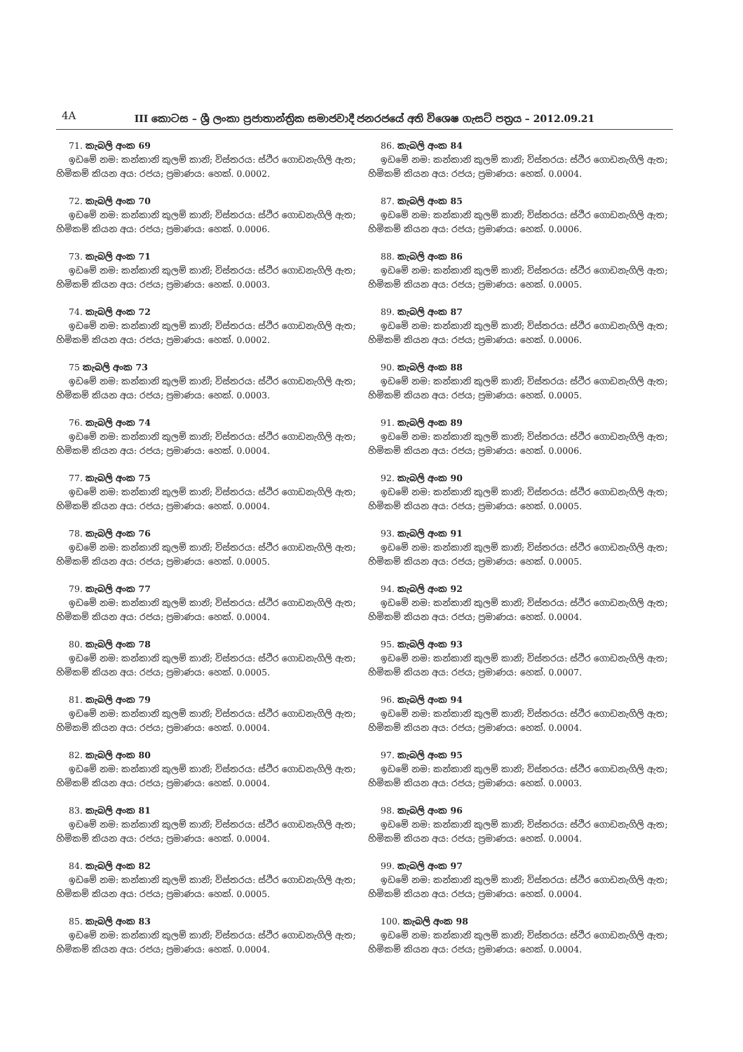4A
III කොටස – ශ්‍රී ලංකා ප්‍රජාතාන්ත්‍රික සමාජවාදී ජනරජයේ අති විශෙෂ ගැසට් පත්‍රය – 2012.09.21
71. කැබලි අංක 69
ඉඩමේ නම: කන්කානි කුලම් කානි; විස්තරය: ස්ථිර ගොඩනැගිලි ඇත;
හිමිකම් කියන අය: රජය; ප්‍රමාණය: හෙක්. 0.0002.
72. කැබලි අංක 70
ඉඩමේ නම: කන්කානි කුලම් කානි; විස්තරය: ස්ථිර ගොඩනැගිලි ඇත;
හිමිකම් කියන අය: රජය; ප්‍රමාණය: හෙක්. 0.0006.
73. කැබලි අංක 71
ඉඩමේ නම: කන්කානි කුලම් කානි; විස්තරය: ස්ථිර ගොඩනැගිලි ඇත;
හිමිකම් කියන අය: රජය; ප්‍රමාණය: හෙක්. 0.0003.
74. කැබලි අංක 72
ඉඩමේ නම: කන්කානි කුලම් කානි; විස්තරය: ස්ථිර ගොඩනැගිලි ඇත;
හිමිකම් කියන අය: රජය; ප්‍රමාණය: හෙක්. 0.0002.
75 කැබලි අංක 73
ඉඩමේ නම: කන්කානි කුලම් කානි; විස්තරය: ස්ථිර ගොඩනැගිලි ඇත;
හිමිකම් කියන අය: රජය; ප්‍රමාණය: හෙක්. 0.0003.
76. කැබලි අංක 74
ඉඩමේ නම: කන්කානි කුලම් කානි; විස්තරය: ස්ථිර ගොඩනැගිලි ඇත;
හිමිකම් කියන අය: රජය; ප්‍රමාණය: හෙක්. 0.0004.
77. කැබලි අංක 75
ඉඩමේ නම: කන්කානි කුලම් කානි; විස්තරය: ස්ථිර ගොඩනැගිලි ඇත;
හිමිකම් කියන අය: රජය; ප්‍රමාණය: හෙක්. 0.0004.
78. කැබලි අංක 76
ඉඩමේ නම: කන්කානි කුලම් කානි; විස්තරය: ස්ථිර ගොඩනැගිලි ඇත;
හිමිකම් කියන අය: රජය; ප්‍රමාණය: හෙක්. 0.0005.
79. කැබලි අංක 77
ඉඩමේ නම: කන්කානි කුලම් කානි; විස්තරය: ස්ථිර ගොඩනැගිලි ඇත;
හිමිකම් කියන අය: රජය; ප්‍රමාණය: හෙක්. 0.0004.
80. කැබලි අංක 78
ඉඩමේ නම: කන්කානි කුලම් කානි; විස්තරය: ස්ථිර ගොඩනැගිලි ඇත;
හිමිකම් කියන අය: රජය; ප්‍රමාණය: හෙක්. 0.0005.
81. කැබලි අංක 79
ඉඩමේ නම: කන්කානි කුලම් කානි; විස්තරය: ස්ථිර ගොඩනැගිලි ඇත;
හිමිකම් කියන අය: රජය; ප්‍රමාණය: හෙක්. 0.0004.
82. කැබලි අංක 80
ඉඩමේ නම: කන්කානි කුලම් කානි; විස්තරය: ස්ථිර ගොඩනැගිලි ඇත;
හිමිකම් කියන අය: රජය; ප්‍රමාණය: හෙක්. 0.0004.
83. කැබලි අංක 81
ඉඩමේ නම: කන්කානි කුලම් කානි; විස්තරය: ස්ථිර ගොඩනැගිලි ඇත;
හිමිකම් කියන අය: රජය; ප්‍රමාණය: හෙක්. 0.0004.
84. කැබලි අංක 82
ඉඩමේ නම: කන්කානි කුලම් කානි; විස්තරය: ස්ථිර ගොඩනැගිලි ඇත;
හිමිකම් කියන අය: රජය; ප්‍රමාණය: හෙක්. 0.0005.
85. කැබලි අංක 83
ඉඩමේ නම: කන්කානි කුලම් කානි; විස්තරය: ස්ථිර ගොඩනැගිලි ඇත;
හිමිකම් කියන අය: රජය; ප්‍රමාණය: හෙක්. 0.0004.
86. කැබලි අංක 84
ඉඩමේ නම: කන්කානි කුලම් කානි; විස්තරය: ස්ථිර ගොඩනැගිලි ඇත;
හිමිකම් කියන අය: රජය; ප්‍රමාණය: හෙක්. 0.0004.
87. කැබලි අංක 85
ඉඩමේ නම: කන්කානි කුලම් කානි; විස්තරය: ස්ථිර ගොඩනැගිලි ඇත;
හිමිකම් කියන අය: රජය; ප්‍රමාණය: හෙක්. 0.0006.
88. කැබලි අංක 86
ඉඩමේ නම: කන්කානි කුලම් කානි; විස්තරය: ස්ථිර ගොඩනැගිලි ඇත;
හිමිකම් කියන අය: රජය; ප්‍රමාණය: හෙක්. 0.0005.
89. කැබලි අංක 87
ඉඩමේ නම: කන්කානි කුලම් කානි; විස්තරය: ස්ථිර ගොඩනැගිලි ඇත;
හිමිකම් කියන අය: රජය; ප්‍රමාණය: හෙක්. 0.0006.
90. කැබලි අංක 88
ඉඩමේ නම: කන්කානි කුලම් කානි; විස්තරය: ස්ථිර ගොඩනැගිලි ඇත;
හිමිකම් කියන අය: රජය; ප්‍රමාණය: හෙක්. 0.0005.
91. කැබලි අංක 89
ඉඩමේ නම: කන්කානි කුලම් කානි; විස්තරය: ස්ථිර ගොඩනැගිලි ඇත;
හිමිකම් කියන අය: රජය; ප්‍රමාණය: හෙක්. 0.0006.
92. කැබලි අංක 90
ඉඩමේ නම: කන්කානි කුලම් කානි; විස්තරය: ස්ථිර ගොඩනැගිලි ඇත;
හිමිකම් කියන අය: රජය; ප්‍රමාණය: හෙක්. 0.0005.
93. කැබලි අංක 91
ඉඩමේ නම: කන්කානි කුලම් කානි; විස්තරය: ස්ථිර ගොඩනැගිලි ඇත;
හිමිකම් කියන අය: රජය; ප්‍රමාණය: හෙක්. 0.0005.
94. කැබලි අංක 92
ඉඩමේ නම: කන්කානි කුලම් කානි; විස්තරය: ස්ථිර ගොඩනැගිලි ඇත;
හිමිකම් කියන අය: රජය; ප්‍රමාණය: හෙක්. 0.0004.
95. කැබලි අංක 93
ඉඩමේ නම: කන්කානි කුලම් කානි; විස්තරය: ස්ථිර ගොඩනැගිලි ඇත;
හිමිකම් කියන අය: රජය; ප්‍රමාණය: හෙක්. 0.0007.
96. කැබලි අංක 94
ඉඩමේ නම: කන්කානි කුලම් කානි; විස්තරය: ස්ථිර ගොඩනැගිලි ඇත;
හිමිකම් කියන අය: රජය; ප්‍රමාණය: හෙක්. 0.0004.
97. කැබලි අංක 95
ඉඩමේ නම: කන්කානි කුලම් කානි; විස්තරය: ස්ථිර ගොඩනැගිලි ඇත;
හිමිකම් කියන අය: රජය; ප්‍රමාණය: හෙක්. 0.0003.
98. කැබලි අංක 96
ඉඩමේ නම: කන්කානි කුලම් කානි; විස්තරය: ස්ථිර ගොඩනැගිලි ඇත;
හිමිකම් කියන අය: රජය; ප්‍රමාණය: හෙක්. 0.0004.
99. කැබලි අංක 97
ඉඩමේ නම: කන්කානි කුලම් කානි; විස්තරය: ස්ථිර ගොඩනැගිලි ඇත;
හිමිකම් කියන අය: රජය; ප්‍රමාණය: හෙක්. 0.0004.
100. කැබලි අංක 98
ඉඩමේ නම: කන්කානි කුලම් කානි; විස්තරය: ස්ථිර ගොඩනැගිලි ඇත;
හිමිකම් කියන අය: රජය; ප්‍රමාණය: හෙක්. 0.0004.